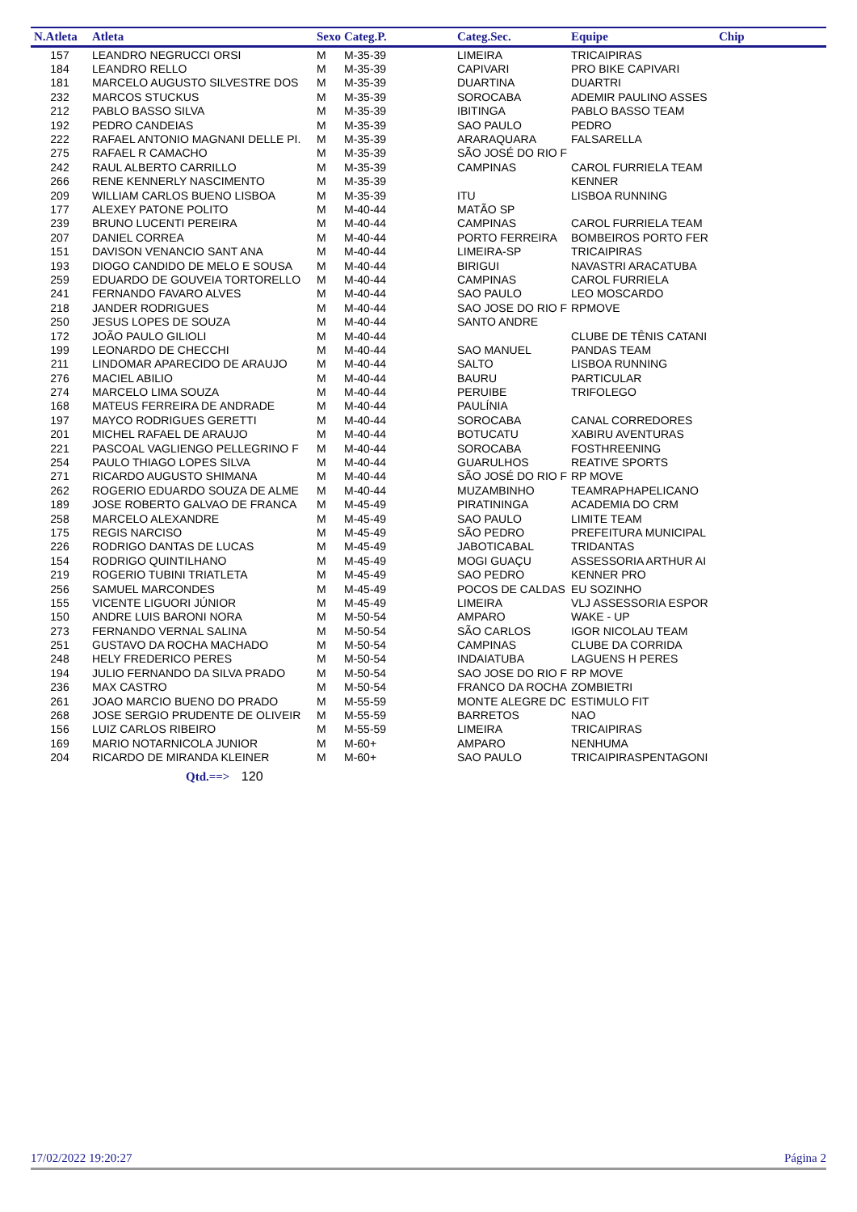| N.Atleta | Atleta | Sexo | Categ.P. | Categ.Sec. | Equipe | Chip |
| --- | --- | --- | --- | --- | --- | --- |
| 157 | LEANDRO NEGRUCCI ORSI | M | M-35-39 | LIMEIRA | TRICAIPIRAS | |
| 184 | LEANDRO RELLO | M | M-35-39 | CAPIVARI | PRO BIKE CAPIVARI | |
| 181 | MARCELO AUGUSTO SILVESTRE DOS | M | M-35-39 | DUARTINA | DUARTRI | |
| 232 | MARCOS STUCKUS | M | M-35-39 | SOROCABA | ADEMIR PAULINO ASSES | |
| 212 | PABLO BASSO SILVA | M | M-35-39 | IBITINGA | PABLO BASSO TEAM | |
| 192 | PEDRO CANDEIAS | M | M-35-39 | SAO PAULO | PEDRO | |
| 222 | RAFAEL ANTONIO MAGNANI DELLE PI. | M | M-35-39 | ARARAQUARA | FALSARELLA | |
| 275 | RAFAEL R CAMACHO | M | M-35-39 | SÃO JOSÉ DO RIO F | | |
| 242 | RAUL ALBERTO CARRILLO | M | M-35-39 | CAMPINAS | CAROL FURRIELA TEAM | |
| 266 | RENE KENNERLY NASCIMENTO | M | M-35-39 | | KENNER | |
| 209 | WILLIAM CARLOS BUENO LISBOA | M | M-35-39 | ITU | LISBOA RUNNING | |
| 177 | ALEXEY PATONE POLITO | M | M-40-44 | MATÃO SP | | |
| 239 | BRUNO LUCENTI PEREIRA | M | M-40-44 | CAMPINAS | CAROL FURRIELA TEAM | |
| 207 | DANIEL CORREA | M | M-40-44 | PORTO FERREIRA | BOMBEIROS PORTO FER | |
| 151 | DAVISON VENANCIO SANT ANA | M | M-40-44 | LIMEIRA-SP | TRICAIPIRAS | |
| 193 | DIOGO CANDIDO DE MELO E SOUSA | M | M-40-44 | BIRIGUI | NAVASTRI ARACATUBA | |
| 259 | EDUARDO DE GOUVEIA TORTORELLO | M | M-40-44 | CAMPINAS | CAROL FURRIELA | |
| 241 | FERNANDO FAVARO ALVES | M | M-40-44 | SAO PAULO | LEO MOSCARDO | |
| 218 | JANDER RODRIGUES | M | M-40-44 | SAO JOSE DO RIO F | RPMOVE | |
| 250 | JESUS LOPES DE SOUZA | M | M-40-44 | SANTO ANDRE | | |
| 172 | JOÃO PAULO GILIOLI | M | M-40-44 | | CLUBE DE TÊNIS CATANI | |
| 199 | LEONARDO DE CHECCHI | M | M-40-44 | SAO MANUEL | PANDAS TEAM | |
| 211 | LINDOMAR APARECIDO DE ARAUJO | M | M-40-44 | SALTO | LISBOA RUNNING | |
| 276 | MACIEL ABILIO | M | M-40-44 | BAURU | PARTICULAR | |
| 274 | MARCELO LIMA SOUZA | M | M-40-44 | PERUIBE | TRIFOLEGO | |
| 168 | MATEUS FERREIRA DE ANDRADE | M | M-40-44 | PAULÍNIA | | |
| 197 | MAYCO RODRIGUES GERETTI | M | M-40-44 | SOROCABA | CANAL CORREDORES | |
| 201 | MICHEL RAFAEL DE ARAUJO | M | M-40-44 | BOTUCATU | XABIRU AVENTURAS | |
| 221 | PASCOAL VAGLIENGO PELLEGRINO F | M | M-40-44 | SOROCABA | FOSTHREENING | |
| 254 | PAULO THIAGO LOPES SILVA | M | M-40-44 | GUARULHOS | REATIVE SPORTS | |
| 271 | RICARDO AUGUSTO SHIMANA | M | M-40-44 | SÃO JOSÉ DO RIO F | RP MOVE | |
| 262 | ROGERIO EDUARDO SOUZA DE ALME | M | M-40-44 | MUZAMBINHO | TEAMRAPHAPELICANO | |
| 189 | JOSE ROBERTO GALVAO DE FRANCA | M | M-45-49 | PIRATININGA | ACADEMIA DO CRM | |
| 258 | MARCELO ALEXANDRE | M | M-45-49 | SAO PAULO | LIMITE TEAM | |
| 175 | REGIS NARCISO | M | M-45-49 | SÃO PEDRO | PREFEITURA MUNICIPAL | |
| 226 | RODRIGO DANTAS DE LUCAS | M | M-45-49 | JABOTICABAL | TRIDANTAS | |
| 154 | RODRIGO QUINTILHANO | M | M-45-49 | MOGI GUAÇU | ASSESSORIA ARTHUR AI | |
| 219 | ROGERIO TUBINI TRIATLETA | M | M-45-49 | SAO PEDRO | KENNER PRO | |
| 256 | SAMUEL MARCONDES | M | M-45-49 | POCOS DE CALDAS | EU SOZINHO | |
| 155 | VICENTE LIGUORI JÚNIOR | M | M-45-49 | LIMEIRA | VLJ ASSESSORIA ESPOR | |
| 150 | ANDRE LUIS BARONI NORA | M | M-50-54 | AMPARO | WAKE - UP | |
| 273 | FERNANDO VERNAL SALINA | M | M-50-54 | SÃO CARLOS | IGOR NICOLAU TEAM | |
| 251 | GUSTAVO DA ROCHA MACHADO | M | M-50-54 | CAMPINAS | CLUBE DA CORRIDA | |
| 248 | HELY FREDERICO PERES | M | M-50-54 | INDAIATUBA | LAGUENS H PERES | |
| 194 | JULIO FERNANDO DA SILVA PRADO | M | M-50-54 | SAO JOSE DO RIO F | RP MOVE | |
| 236 | MAX CASTRO | M | M-50-54 | FRANCO DA ROCHA | ZOMBIETRI | |
| 261 | JOAO MARCIO BUENO DO PRADO | M | M-55-59 | MONTE ALEGRE DC | ESTIMULO FIT | |
| 268 | JOSE SERGIO PRUDENTE DE OLIVEIR | M | M-55-59 | BARRETOS | NAO | |
| 156 | LUIZ CARLOS RIBEIRO | M | M-55-59 | LIMEIRA | TRICAIPIRAS | |
| 169 | MARIO NOTARNICOLA JUNIOR | M | M-60+ | AMPARO | NENHUMA | |
| 204 | RICARDO DE MIRANDA KLEINER | M | M-60+ | SAO PAULO | TRICAIPIRASPENTAGONI | |
Qtd.==> 120
17/02/2022 19:20:27 Página 2